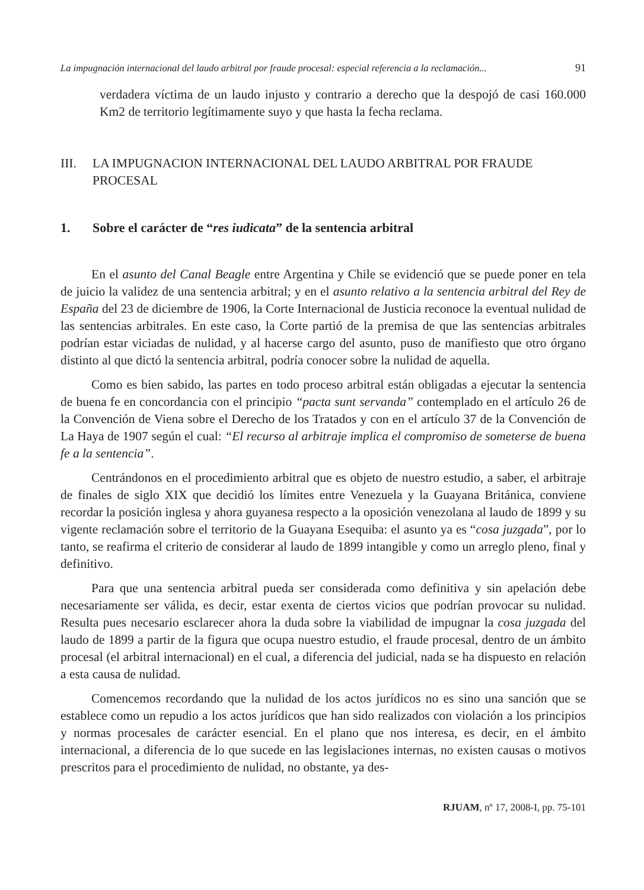La impugnación internacional del laudo arbitral por fraude procesal: especial referencia a la reclamación... 91
verdadera víctima de un laudo injusto y contrario a derecho que la despojó de casi 160.000 Km2 de territorio legítimamente suyo y que hasta la fecha reclama.
III. LA IMPUGNACION INTERNACIONAL DEL LAUDO ARBITRAL POR FRAUDE PROCESAL
1. Sobre el carácter de “res iudicata” de la sentencia arbitral
En el asunto del Canal Beagle entre Argentina y Chile se evidenció que se puede poner en tela de juicio la validez de una sentencia arbitral; y en el asunto relativo a la sentencia arbitral del Rey de España del 23 de diciembre de 1906, la Corte Internacional de Justicia reconoce la eventual nulidad de las sentencias arbitrales. En este caso, la Corte partió de la premisa de que las sentencias arbitrales podrían estar viciadas de nulidad, y al hacerse cargo del asunto, puso de manifiesto que otro órgano distinto al que dictó la sentencia arbitral, podría conocer sobre la nulidad de aquella.
Como es bien sabido, las partes en todo proceso arbitral están obligadas a ejecutar la sentencia de buena fe en concordancia con el principio “pacta sunt servanda” contemplado en el artículo 26 de la Convención de Viena sobre el Derecho de los Tratados y con en el artículo 37 de la Convención de La Haya de 1907 según el cual: “El recurso al arbitraje implica el compromiso de someterse de buena fe a la sentencia”.
Centrándonos en el procedimiento arbitral que es objeto de nuestro estudio, a saber, el arbitraje de finales de siglo XIX que decidió los límites entre Venezuela y la Guayana Británica, conviene recordar la posición inglesa y ahora guyanesa respecto a la oposición venezolana al laudo de 1899 y su vigente reclamación sobre el territorio de la Guayana Esequiba: el asunto ya es “cosa juzgada”, por lo tanto, se reafirma el criterio de considerar al laudo de 1899 intangible y como un arreglo pleno, final y definitivo.
Para que una sentencia arbitral pueda ser considerada como definitiva y sin apelación debe necesariamente ser válida, es decir, estar exenta de ciertos vicios que podrían provocar su nulidad. Resulta pues necesario esclarecer ahora la duda sobre la viabilidad de impugnar la cosa juzgada del laudo de 1899 a partir de la figura que ocupa nuestro estudio, el fraude procesal, dentro de un ámbito procesal (el arbitral internacional) en el cual, a diferencia del judicial, nada se ha dispuesto en relación a esta causa de nulidad.
Comencemos recordando que la nulidad de los actos jurídicos no es sino una sanción que se establece como un repudio a los actos jurídicos que han sido realizados con violación a los principios y normas procesales de carácter esencial. En el plano que nos interesa, es decir, en el ámbito internacional, a diferencia de lo que sucede en las legislaciones internas, no existen causas o motivos prescritos para el procedimiento de nulidad, no obstante, ya des-
RJUAM, nº 17, 2008-I, pp. 75-101